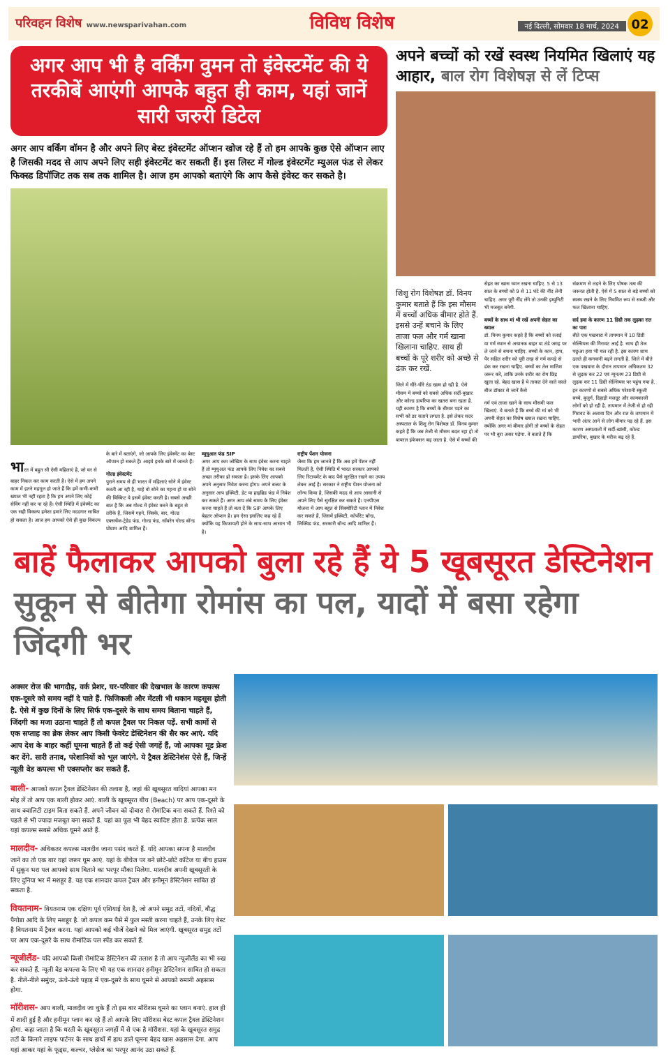परिवहन विशेष www.newsparivahan.com
विविध विशेष
नई दिल्ली, सोमवार 18 मार्च, 2024 02
अगर आप भी है वर्किंग वुमन तो इंवेस्टमेंट की ये तरकीबें आएंगी आपके बहुत ही काम, यहां जानें सारी जरुरी डिटेल
अगर आप वर्किंग वॉमन है और अपने लिए बेस्ट इंवेस्टमेंट ऑप्शन खोज रहे हैं तो हम आपके कुछ ऐसे ऑप्शन लाए है जिसकी मदद से आप अपने लिए सही इंवेस्टमेंट कर सकती हैं। इस लिस्ट में गोल्ड इंवेस्टमेंट म्युअल फंड से लेकर फिक्स्ड डिपॉजिट तक सब तक शामिल है। आज हम आपको बताएंगे कि आप कैसे इंवेस्ट कर सकते है।
भारत में बहुत सी ऐसी महिलाएं है, जो घर से बाहर निकल कर काम करती है। ऐसे में हम अपने काम में इतने महगूल हो जाते हैं कि हमें कभी-कभी ख्याल भी नहीं रहता है कि हम अपने लिए कोई सेविंग नहीं कर पा रहे हैं। ऐसी स्थिति में इंवेस्मेंट का एक सही विकल्प हमेशा हमारे लिए मददगार साबित हो सकता है। आज हम आपको ऐसे ही कुछ विकल्प के बारे में बताएंगे, जो आपके लिए इंवेस्मेंट का बेस्ट ऑप्शन हो सकते हैं। आइये इनके बारे में जानते हैं।
गोल्ड इंवेस्टमेंट
पुराने समय से ही भारत में महिलाएं सोने में इंवेस्ट करती आ रही है, चाहे वो सोने का गहना हो या सोने की बिस्किट वे इसमें इंवेस्ट करती है। सबसे अच्छी बात है कि अब गोल्ड में इंवेस्ट करने के बहुत से तरीके हैं, जिसमें गहने, सिक्के, बार, गोल्ड एक्सचेंज-ट्रेडेड फंड, गोल्ड फंड, सॉवरेन गोल्ड बॉन्ड प्रोग्राम आदि शामिल हैं।
म्यूचुअल फंड SIP
अगर आप कम जोखिम के साथ इंवेस्ट करना चाहते हैं तो म्यूचुअल फंड आपके लिए निवेश का सबसे अच्छा तरीका हो सकता है। इसके लिए आपको अपने अनुसार निवेश करना होगा। अपने बजट के अनुसार आप इक्विटी, डेट या हाइब्रिड फंड में निवेश कर सकते हैं। अगर आप लंबे समय के लिए इंवेस्ट करना चाहते हैं तो बता दें कि SIP आपके लिए बेहतर ऑप्शन है। हम ऐसा इसलिए कह रहे हैं क्योंकि यह किफायती होने के साथ-साथ आसान भी है।
राष्ट्रीय पेंशन योजना
जैसा कि हम जानते हैं कि अब हमें पेंशन नहीं मिलती है, ऐसी स्थिति में भारत सरकार आपको लिए रिटायमेंट के बाद पैसे सुरक्षित रखने का उपाय लेकर आई है। सरकार ने राष्ट्रीय पेंशन योजना को लॉन्च किया है, जिसकी मदद से आप आसानी से अपने लिए पैसे सुरक्षित कर सकते हैं। एनपीएस योजना में आप बहुत से सिक्योरिटी प्लान में निवेश कर सकते हैं, जिसमें इक्विटी, कॉर्पोरेट बॉन्ड, लिक्विड फंड, सरकारी बॉन्ड आदि शामिल हैं।
अपने बच्चों को रखें स्वस्थ नियमित खिलाएं यह आहार, बाल रोग विशेषज्ञ से लें टिप्स
शिशु रोग विशेषज्ञ डॉ. विनय कुमार बताते हैं कि इस मौसम में बच्चों अधिक बीमार होते हैं. इससे उन्हें बचाने के लिए ताजा फल और गर्म खाना खिलाना चाहिए. साथ ही बच्चों के पूरे शरीर को अच्छे से ढंक कर रखें.
जिले में धीरे-धीरे ठंड खत्म हो रही है. ऐसे मौसम में बच्चों को सबसे अधिक सर्दी-बुखार और कोल्ड डायरिया का खतरा बना रहता है. यही कारण है कि बच्चों के बीमार पड़ने का सभी को डर सताने लगता है. इसे लेकर सदर अस्पताल के शिशु रोग विशेषज्ञ डॉ. विनय कुमार कहते हैं कि जब तेजी से मौसम बदल रहा हो तो वायरल इंफेक्शन बढ़ जाता है. ऐसे में बच्चों की सेहत का खास ध्यान रखना चाहिए. 5 से 13 साल के बच्चों को 9 से 11 घंटे की नींद लेनी चाहिए. अगर पूरी नींद लेंगे तो उनकी इम्युनिटी भी मजबूत बनेगी.
बच्चों के साथ मां भी रखें अपनी सेहत का ख्याल
डॉ. विनय कुमार कहते हैं कि बच्चों को रजाई या गर्म स्थान से अचानक बाहर या ठंडे जगह पर ले जाने से बचना चाहिए. बच्चों के कान, हाथ, पैर सहित शरीर को पूरी तरह से गर्म कपड़े से ढंक कर रखना चाहिए. बच्चों का तेल मालिश जरूर करें, ताकि उनके शरीर का रोम छिद्र खुला रहे. बेहद खास है ये ताकत देने वाले काले बीज डॉक्टर से जानें कैसे
गर्म एवं ताजा खाने के साथ मौसमी फल खिलाएं. वे बताते हैं कि बच्चे की मां को भी अपनी सेहत का विशेष ख्याल रखना चाहिए. क्योंकि अगर मां बीमार होगी तो बच्चों के सेहत पर भी बुरा असर पड़ेगा. वे बताते हैं कि संक्रमण से लड़ने के लिए पोषक तत्व की जरूरत होती है. ऐसे में 5 साल से बड़े बच्चों को स्वस्थ रखने के लिए नियमित रूप से सब्जी और फल खिलाना चाहिए.
सर्द हवा के कारण 11 डिग्री तक लुढ़का रात का पारा
बीते एक पखवारा में तापमान में 10 डिग्री सेल्सियस की गिरावट आई है. साथ ही तेज पछुआ हवा भी चल रही है. इस कारण शाम ढलते ही कनकनी बढ़ने लगती है. जिले में बीते एक पखवारा के दौरान तापमान अधिकतम 32 से लुढ़क कर 22 एवं न्यूनतम 23 डिग्री से लुढ़क कर 11 डिग्री सेल्सियस पर पहुंच गया है. इन कारणों से सबसे अधिक परेशानी स्कूली बच्चे, बुजुर्ग, दिहाड़ी मजदूर और कामकाजी लोगों को हो रही है. तापमान में तेजी से हो रही गिरावट के अलावा दिन और रात के तापमान में भारी अंतर आने से लोग बीमार पड़ रहे हैं. इस कारण अस्पतालों में सर्दी-खांसी, कोल्ड डायरिया, बुखार के मरीज बढ़ रहे हैं.
बाहें फैलाकर आपको बुला रहे हैं ये 5 खूबसूरत डेस्टिनेशन
सुकून से बीतेगा रोमांस का पल, यादों में बसा रहेगा जिंदगी भर
अक्सर रोज की भागदौड़, वर्क प्रेशर, घर-परिवार की देखभाल के कारण कपल्स एक-दूसरे को समय नहीं दे पाते हैं. फिजिकली और मेंटली भी थकान महसूस होती है. ऐसे में कुछ दिनों के लिए सिर्फ एक-दूसरे के साथ समय बिताना चाहते हैं, जिंदगी का मजा उठाना चाहते हैं तो कपल ट्रैवल पर निकल पड़ें. सभी कामों से एक सप्ताह का ब्रेक लेकर आप किसी फेवरेट डेस्टिनेशन की सैर कर आएं. यदि आप देश के बाहर कहीं घूमना चाहते हैं तो कई ऐसी जगहें हैं, जो आपका मूड फ्रेश कर देंगे. सारी तनाव, परेशानियों को भूल जाएंगे. ये ट्रैवल डेस्टिनेशंस ऐसे हैं, जिन्हें न्यूली वेड कपल्स भी एक्सप्लोर कर सकते हैं.
बाली- आपको कपल ट्रैवल डेस्टिनेशन की तलाश है, जहां की खूबसूरत वादियां आपका मन मोह लें तो आप एक बाली होकर आएं. बाली के खूबसूरत बीच (Beach) पर आप एक-दूसरे के साथ क्वालिटी टाइम बिता सकते हैं. अपने जीवन को दोबारा से रोमांटिक बना सकते हैं. रिश्ते को पहले से भी ज्यादा मजबूत बना सकते हैं. यहां का फूड भी बेहद स्वादिष्ट होता है. प्रत्येक साल यहां कपल्स सबसे अधिक घूमने आते हैं.
मालदीव- अधिकतर कपल्स मालदीव जाना पसंद करते हैं. यदि आपका सपना है मालदीव जाने का तो एक बार यहां जरूर घूम आएं. यहां के बीचेज पर बने छोटे-छोटे कॉटेज या बीच हाउस में सुकून भरा पल आपको साथ बिताने का भरपूर मौका मिलेगा. मालदीव अपनी खूबसूरती के लिए दुनिया भर में मशहूर है. यह एक शानदार कपल ट्रैवल और हनीमून डेस्टिनेशन साबित हो सकता है.
वियतनाम- वियतनाम एक दक्षिण पूर्व एशियाई देश है, जो अपने समुद्र तटों, नदियों, बौद्ध पैगोडा आदि के लिए मशहूर है. जो कपल कम पैसे में फुल मस्ती करना चाहते हैं, उनके लिए बेस्ट है वियतनाम में ट्रैवल करना. यहां आपको कई चीजें देखने को मिल जाएंगी. खूबसूरत समुद्र तटों पर आप एक-दूसरे के साथ रोमांटिक पल स्पेंड कर सकते हैं.
न्यूजीलैंड- यदि आपको किसी रोमांटिक डेस्टिनेशन की तलाश है तो आप न्यूजीलैंड का भी रुख कर सकते हैं. न्यूली वेड कपल्स के लिए भी यह एक शानदार हनीमून डेस्टिनेशन साबित हो सकता है. नीले-नीले समुंदर, ऊंचे-ऊंचे पहाड़ में एक-दूसरे के साथ घूमने से आपको रुमानी अहसास होगा.
मॉरीशस- आप बाली, मालदीव जा चुके हैं तो इस बार मॉरीशस घूमने का प्लान बनाएं. हाल ही में शादी हुई है और हनीमून प्लान कर रहे हैं तो आपके लिए मॉरीशस बेस्ट कपल ट्रैवल डेस्टिनेशन होगा. कहा जाता है कि धरती के खूबसूरत जगहों में से एक है मॉरीशस. यहां के खूबसूरत समुद्र तटों के किनारे लाइफ पार्टनर के साथ हाथों में हाथ डाले घूमना बेहद खास अहसास देगा. आप यहां आकर यहां के फूड्स, कल्चर, प्लेसेज का भरपूर आनंद उठा सकते हैं.